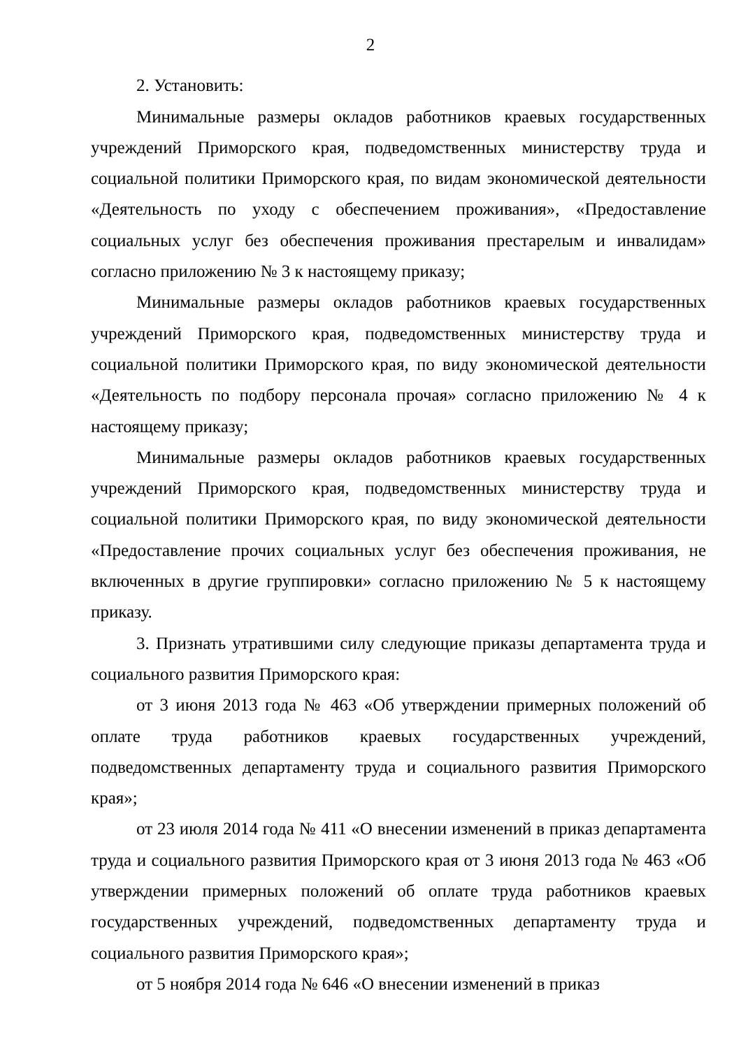2
2. Установить:
Минимальные размеры окладов работников краевых государственных учреждений Приморского края, подведомственных министерству труда и социальной политики Приморского края, по видам экономической деятельности «Деятельность по уходу с обеспечением проживания», «Предоставление социальных услуг без обеспечения проживания престарелым и инвалидам» согласно приложению № 3 к настоящему приказу;
Минимальные размеры окладов работников краевых государственных учреждений Приморского края, подведомственных министерству труда и социальной политики Приморского края, по виду экономической деятельности «Деятельность по подбору персонала прочая» согласно приложению № 4 к настоящему приказу;
Минимальные размеры окладов работников краевых государственных учреждений Приморского края, подведомственных министерству труда и социальной политики Приморского края, по виду экономической деятельности «Предоставление прочих социальных услуг без обеспечения проживания, не включенных в другие группировки» согласно приложению № 5 к настоящему приказу.
3. Признать утратившими силу следующие приказы департамента труда и социального развития Приморского края:
от 3 июня 2013 года № 463 «Об утверждении примерных положений об оплате труда работников краевых государственных учреждений, подведомственных департаменту труда и социального развития Приморского края»;
от 23 июля 2014 года № 411 «О внесении изменений в приказ департамента труда и социального развития Приморского края от 3 июня 2013 года № 463 «Об утверждении примерных положений об оплате труда работников краевых государственных учреждений, подведомственных департаменту труда и социального развития Приморского края»;
от 5 ноября 2014 года № 646 «О внесении изменений в приказ